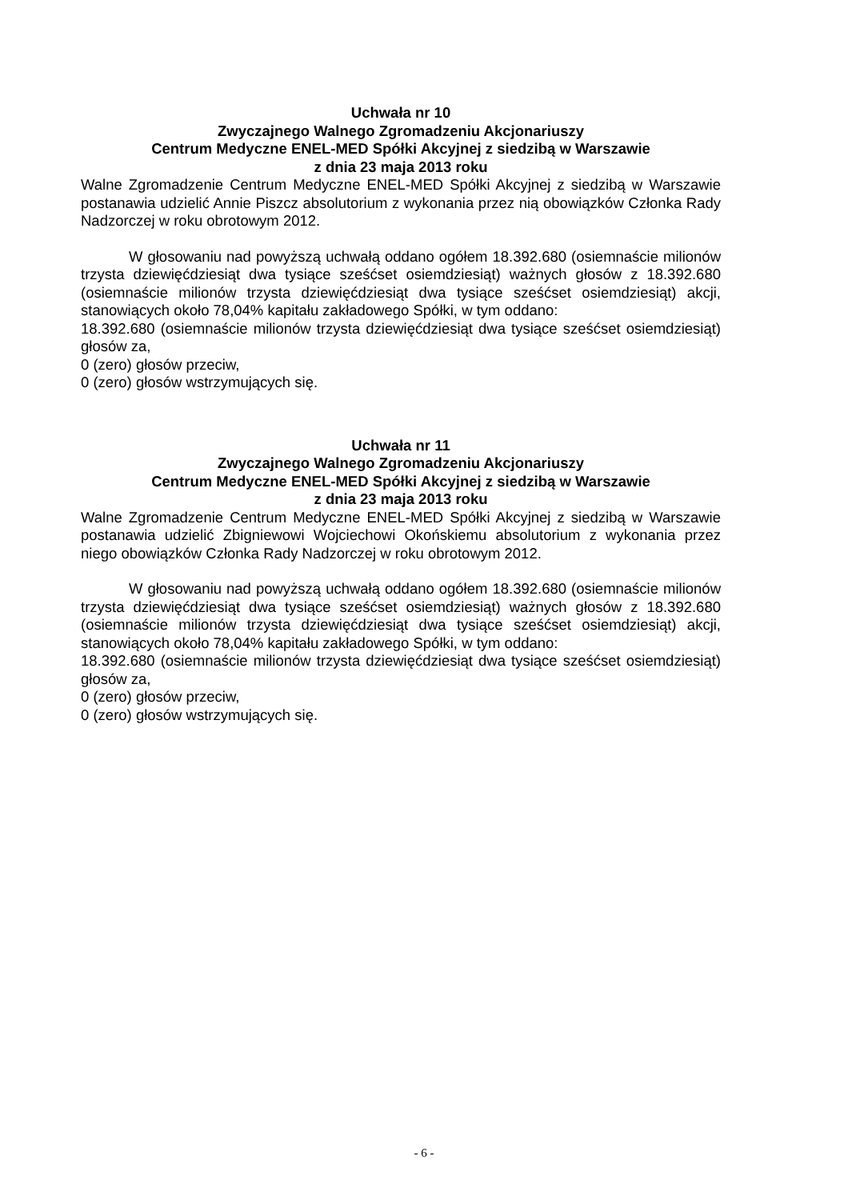Uchwała nr 10
Zwyczajnego Walnego Zgromadzeniu Akcjonariuszy
Centrum Medyczne ENEL-MED Spółki Akcyjnej z siedzibą w Warszawie
z dnia 23 maja 2013 roku
Walne Zgromadzenie Centrum Medyczne ENEL-MED Spółki Akcyjnej z siedzibą w Warszawie postanawia udzielić Annie Piszcz absolutorium z wykonania przez nią obowiązków Członka Rady Nadzorczej w roku obrotowym 2012.
W głosowaniu nad powyższą uchwałą oddano ogółem 18.392.680 (osiemnaście milionów trzysta dziewięćdziesiąt dwa tysiące sześćset osiemdziesiąt) ważnych głosów z 18.392.680 (osiemnaście milionów trzysta dziewięćdziesiąt dwa tysiące sześćset osiemdziesiąt) akcji, stanowiących około 78,04% kapitału zakładowego Spółki, w tym oddano:
18.392.680 (osiemnaście milionów trzysta dziewięćdziesiąt dwa tysiące sześćset osiemdziesiąt) głosów za,
0 (zero) głosów przeciw,
0 (zero) głosów wstrzymujących się.
Uchwała nr 11
Zwyczajnego Walnego Zgromadzeniu Akcjonariuszy
Centrum Medyczne ENEL-MED Spółki Akcyjnej z siedzibą w Warszawie
z dnia 23 maja 2013 roku
Walne Zgromadzenie Centrum Medyczne ENEL-MED Spółki Akcyjnej z siedzibą w Warszawie postanawia udzielić Zbigniewowi Wojciechowi Okońskiemu absolutorium z wykonania przez niego obowiązków Członka Rady Nadzorczej w roku obrotowym 2012.
W głosowaniu nad powyższą uchwałą oddano ogółem 18.392.680 (osiemnaście milionów trzysta dziewięćdziesiąt dwa tysiące sześćset osiemdziesiąt) ważnych głosów z 18.392.680 (osiemnaście milionów trzysta dziewięćdziesiąt dwa tysiące sześćset osiemdziesiąt) akcji, stanowiących około 78,04% kapitału zakładowego Spółki, w tym oddano:
18.392.680 (osiemnaście milionów trzysta dziewięćdziesiąt dwa tysiące sześćset osiemdziesiąt) głosów za,
0 (zero) głosów przeciw,
0 (zero) głosów wstrzymujących się.
- 6 -